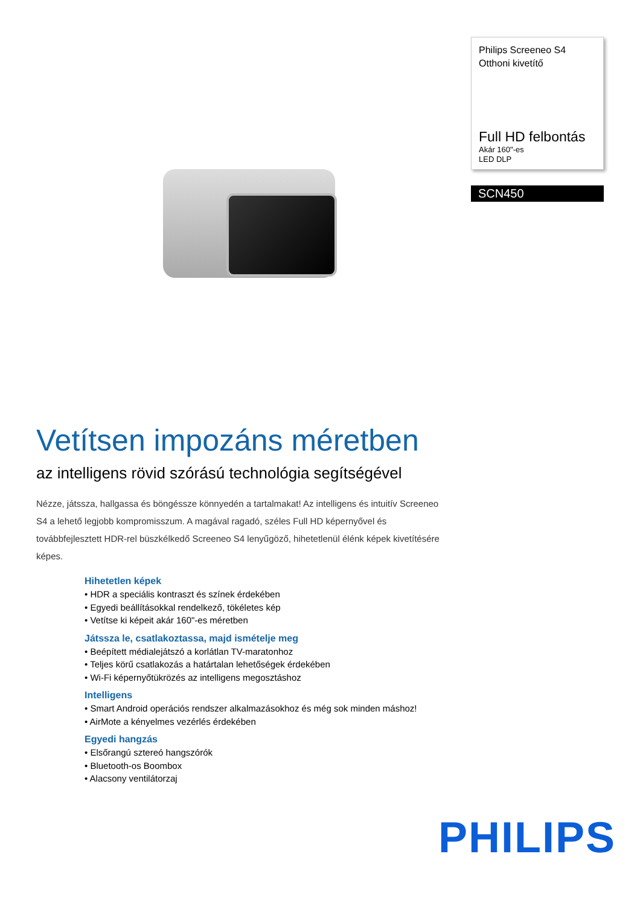Philips Screeneo S4
Otthoni kivetítő
Full HD felbontás
Akár 160"-es
LED DLP
SCN450
Vetítsen impozáns méretben
az intelligens rövid szórású technológia segítségével
Nézze, játssza, hallgassa és böngéssze könnyedén a tartalmakat! Az intelligens és intuitív Screeneo S4 a lehető legjobb kompromisszum. A magával ragadó, széles Full HD képernyővel és továbbfejlesztett HDR-rel büszkélkedő Screeneo S4 lenyűgöző, hihetetlenül élénk képek kivetítésére képes.
Hihetetlen képek
• HDR a speciális kontraszt és színek érdekében
• Egyedi beállításokkal rendelkező, tökéletes kép
• Vetítse ki képeit akár 160"-es méretben
Játssza le, csatlakoztassa, majd ismételje meg
• Beépített médialejátszó a korlátlan TV-maratonhoz
• Teljes körű csatlakozás a határtalan lehetőségek érdekében
• Wi-Fi képernyőtükrözés az intelligens megosztáshoz
Intelligens
• Smart Android operációs rendszer alkalmazásokhoz és még sok minden máshoz!
• AirMote a kényelmes vezérlés érdekében
Egyedi hangzás
• Elsőrangú sztereó hangszórók
• Bluetooth-os Boombox
• Alacsony ventilátorzaj
PHILIPS